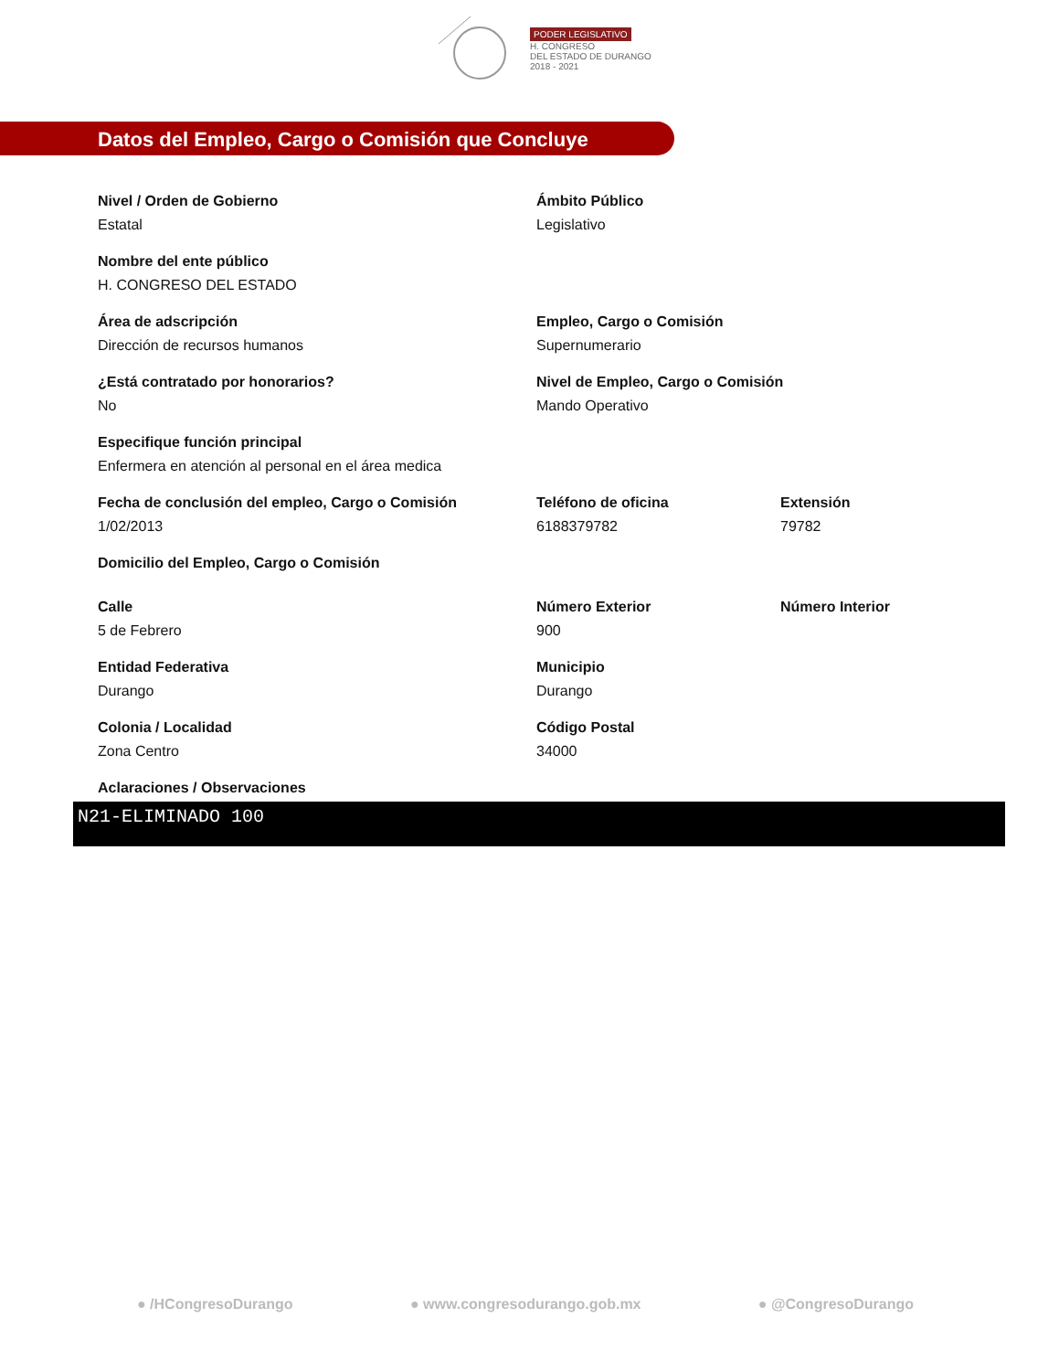PODER LEGISLATIVO
H. CONGRESO
DEL ESTADO DE DURANGO
2018 - 2021
Datos del Empleo, Cargo o Comisión que Concluye
Nivel / Orden de Gobierno
Estatal
Ámbito Público
Legislativo
Nombre del ente público
H. CONGRESO DEL ESTADO
Área de adscripción
Dirección de recursos humanos
Empleo, Cargo o Comisión
Supernumerario
¿Está contratado por honorarios?
No
Nivel de Empleo, Cargo o Comisión
Mando Operativo
Especifique función principal
Enfermera en atención al personal en el área medica
Fecha de conclusión del empleo, Cargo o Comisión
1/02/2013
Teléfono de oficina
6188379782
Extensión
79782
Domicilio del Empleo, Cargo o Comisión
Calle
5 de Febrero
Número Exterior
900
Número Interior
Entidad Federativa
Durango
Municipio
Durango
Colonia / Localidad
Zona Centro
Código Postal
34000
Aclaraciones / Observaciones
N21-ELIMINADO 100
● /HCongresoDurango ● www.congresodurango.gob.mx ● @CongresoDurango